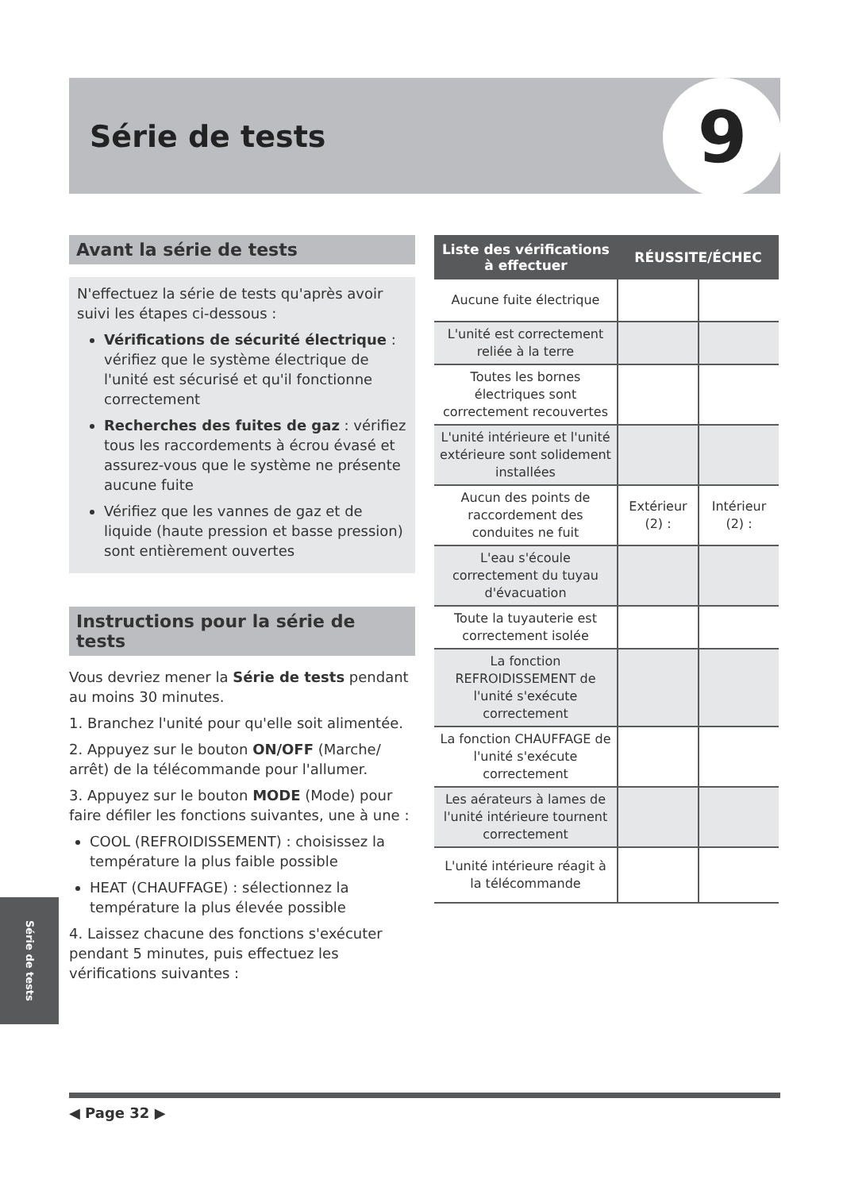Série de tests 9
Avant la série de tests
N'effectuez la série de tests qu'après avoir suivi les étapes ci-dessous :
Vérifications de sécurité électrique : vérifiez que le système électrique de l'unité est sécurisé et qu'il fonctionne correctement
Recherches des fuites de gaz : vérifiez tous les raccordements à écrou évasé et assurez-vous que le système ne présente aucune fuite
Vérifiez que les vannes de gaz et de liquide (haute pression et basse pression) sont entièrement ouvertes
Instructions pour la série de tests
Vous devriez mener la Série de tests pendant au moins 30 minutes.
1. Branchez l'unité pour qu'elle soit alimentée.
2. Appuyez sur le bouton ON/OFF (Marche/ arrêt) de la télécommande pour l'allumer.
3. Appuyez sur le bouton MODE (Mode) pour faire défiler les fonctions suivantes, une à une :
COOL (REFROIDISSEMENT) : choisissez la température la plus faible possible
HEAT (CHAUFFAGE) : sélectionnez la température la plus élevée possible
4. Laissez chacune des fonctions s'exécuter pendant 5 minutes, puis effectuez les vérifications suivantes :
| Liste des vérifications à effectuer | RÉUSSITE/ÉCHEC | |
| --- | --- | --- |
| Aucune fuite électrique | | |
| L'unité est correctement reliée à la terre | | |
| Toutes les bornes électriques sont correctement recouvertes | | |
| L'unité intérieure et l'unité extérieure sont solidement installées | | |
| Aucun des points de raccordement des conduites ne fuit | Extérieur (2) : | Intérieur (2) : |
| L'eau s'écoule correctement du tuyau d'évacuation | | |
| Toute la tuyauterie est correctement isolée | | |
| La fonction REFROIDISSEMENT de l'unité s'exécute correctement | | |
| La fonction CHAUFFAGE de l'unité s'exécute correctement | | |
| Les aérateurs à lames de l'unité intérieure tournent correctement | | |
| L'unité intérieure réagit à la télécommande | | |
Série de tests
◀ Page 32 ▶